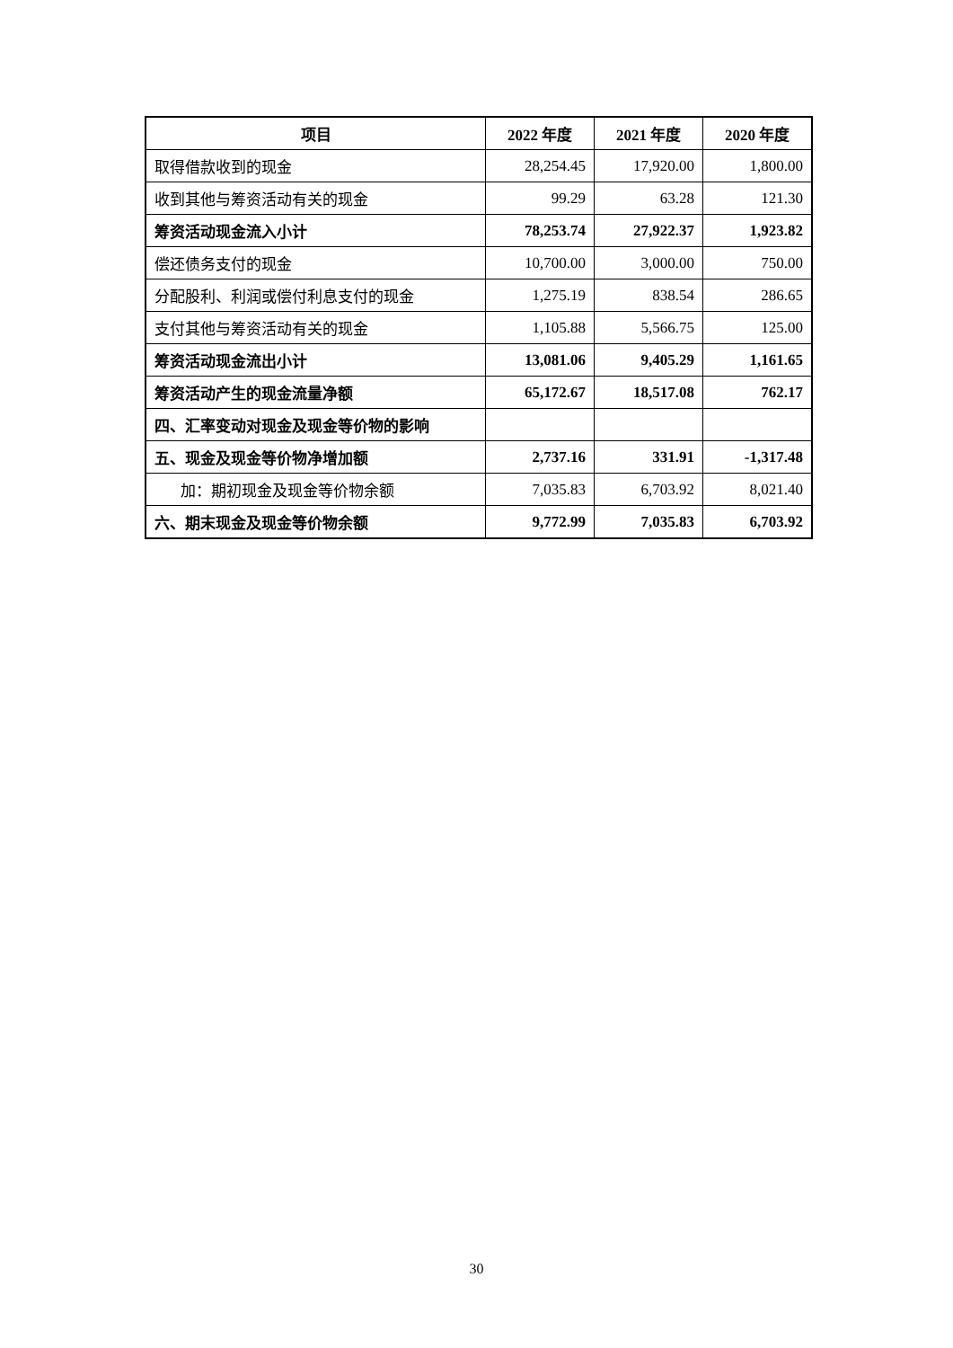| 项目 | 2022 年度 | 2021 年度 | 2020 年度 |
| --- | --- | --- | --- |
| 取得借款收到的现金 | 28,254.45 | 17,920.00 | 1,800.00 |
| 收到其他与筹资活动有关的现金 | 99.29 | 63.28 | 121.30 |
| 筹资活动现金流入小计 | 78,253.74 | 27,922.37 | 1,923.82 |
| 偿还债务支付的现金 | 10,700.00 | 3,000.00 | 750.00 |
| 分配股利、利润或偿付利息支付的现金 | 1,275.19 | 838.54 | 286.65 |
| 支付其他与筹资活动有关的现金 | 1,105.88 | 5,566.75 | 125.00 |
| 筹资活动现金流出小计 | 13,081.06 | 9,405.29 | 1,161.65 |
| 筹资活动产生的现金流量净额 | 65,172.67 | 18,517.08 | 762.17 |
| 四、汇率变动对现金及现金等价物的影响 | | | |
| 五、现金及现金等价物净增加额 | 2,737.16 | 331.91 | -1,317.48 |
| 加：期初现金及现金等价物余额 | 7,035.83 | 6,703.92 | 8,021.40 |
| 六、期末现金及现金等价物余额 | 9,772.99 | 7,035.83 | 6,703.92 |
30